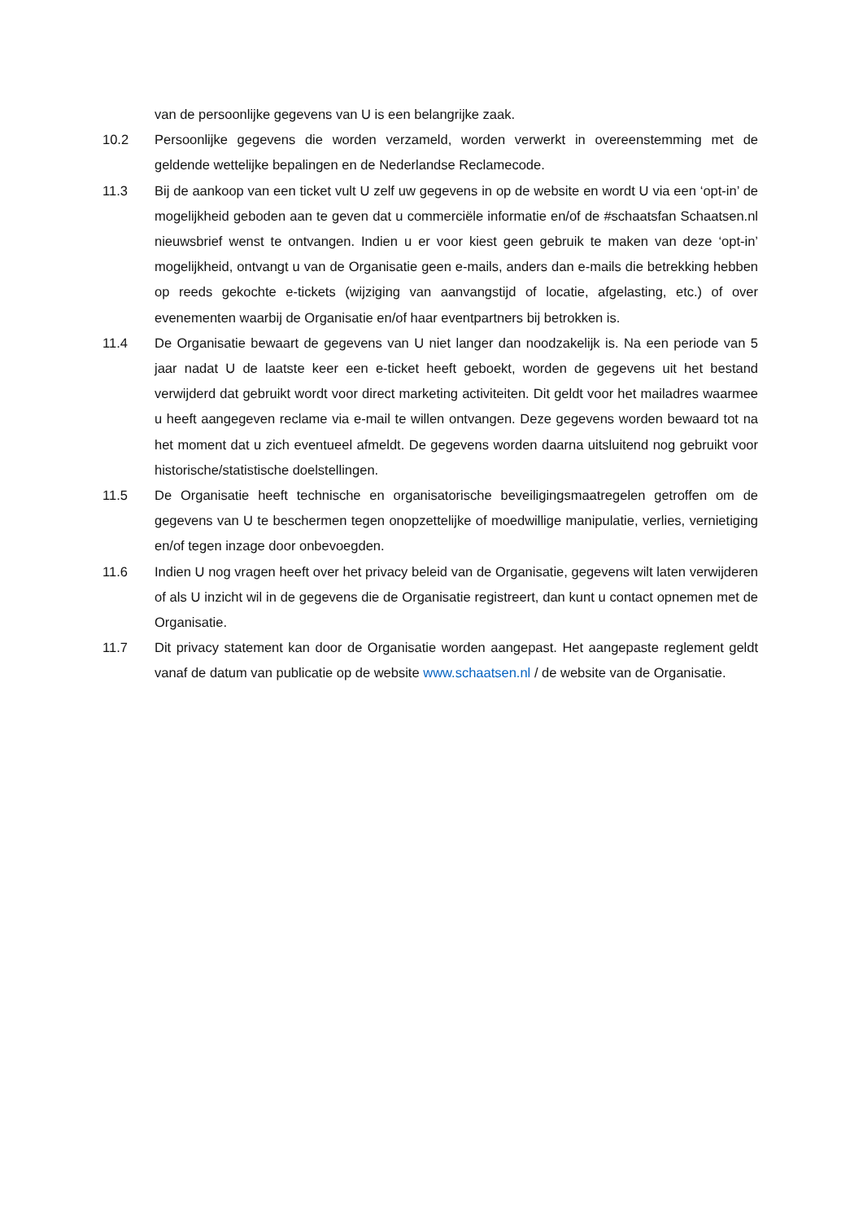van de persoonlijke gegevens van U is een belangrijke zaak.
10.2 Persoonlijke gegevens die worden verzameld, worden verwerkt in overeenstemming met de geldende wettelijke bepalingen en de Nederlandse Reclamecode.
11.3 Bij de aankoop van een ticket vult U zelf uw gegevens in op de website en wordt U via een ‘opt-in’ de mogelijkheid geboden aan te geven dat u commerciële informatie en/of de #schaatsfan Schaatsen.nl nieuwsbrief wenst te ontvangen. Indien u er voor kiest geen gebruik te maken van deze ‘opt-in’ mogelijkheid, ontvangt u van de Organisatie geen e-mails, anders dan e-mails die betrekking hebben op reeds gekochte e-tickets (wijziging van aanvangstijd of locatie, afgelasting, etc.) of over evenementen waarbij de Organisatie en/of haar eventpartners bij betrokken is.
11.4 De Organisatie bewaart de gegevens van U niet langer dan noodzakelijk is. Na een periode van 5 jaar nadat U de laatste keer een e-ticket heeft geboekt, worden de gegevens uit het bestand verwijderd dat gebruikt wordt voor direct marketing activiteiten. Dit geldt voor het mailadres waarmee u heeft aangegeven reclame via e-mail te willen ontvangen. Deze gegevens worden bewaard tot na het moment dat u zich eventueel afmeldt. De gegevens worden daarna uitsluitend nog gebruikt voor historische/statistische doelstellingen.
11.5 De Organisatie heeft technische en organisatorische beveiligingsmaatregelen getroffen om de gegevens van U te beschermen tegen onopzettelijke of moedwillige manipulatie, verlies, vernietiging en/of tegen inzage door onbevoegden.
11.6 Indien U nog vragen heeft over het privacy beleid van de Organisatie, gegevens wilt laten verwijderen of als U inzicht wil in de gegevens die de Organisatie registreert, dan kunt u contact opnemen met de Organisatie.
11.7 Dit privacy statement kan door de Organisatie worden aangepast. Het aangepaste reglement geldt vanaf de datum van publicatie op de website www.schaatsen.nl / de website van de Organisatie.